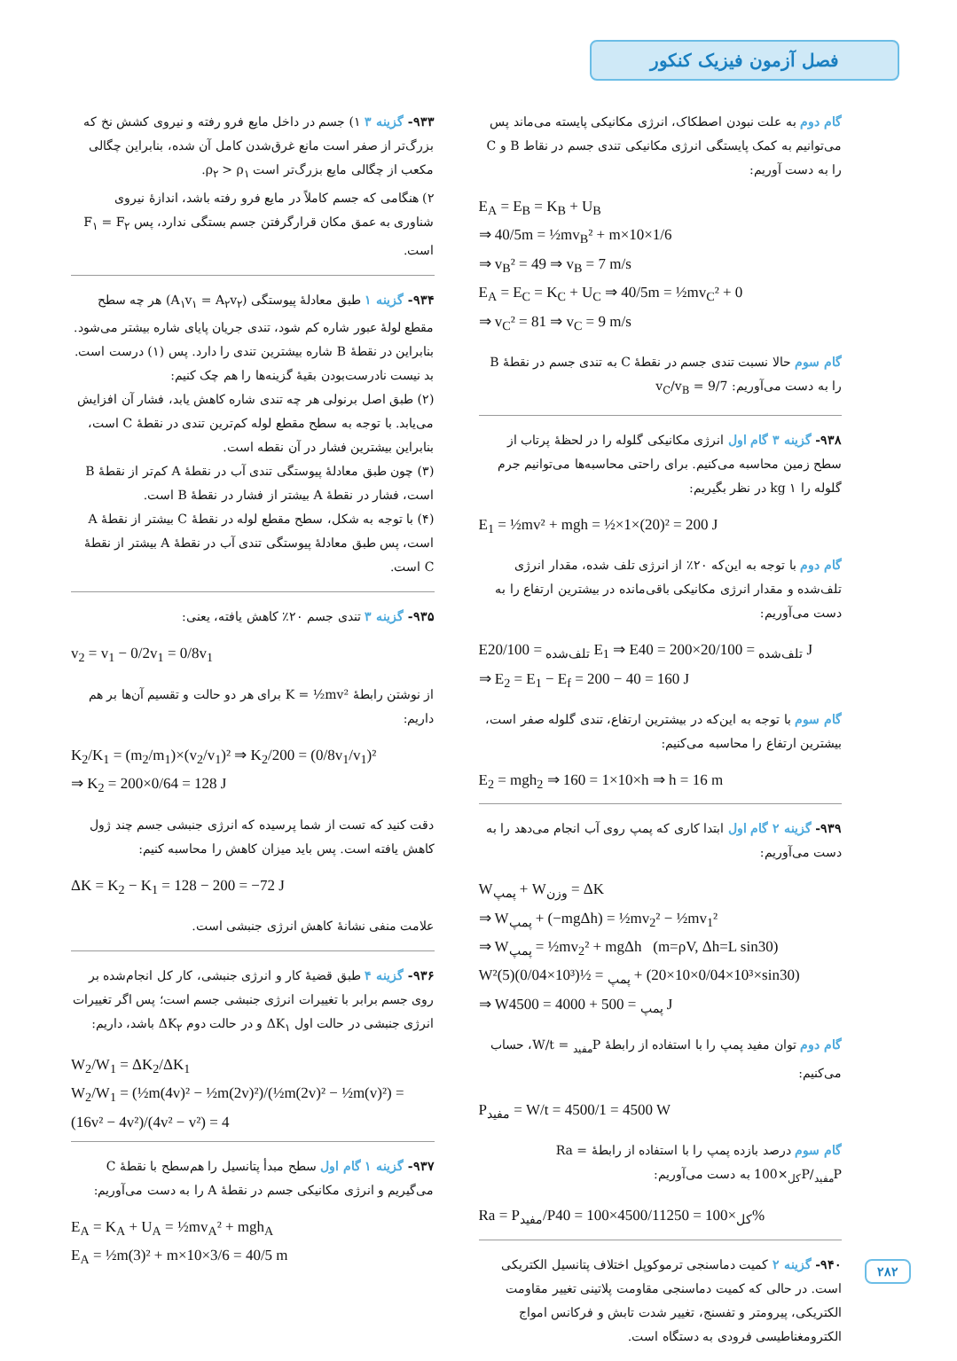فصل آزمون فیزیک کنکور
۹۳۳- گزینه ۳ ۱) جسم در داخل مایع فرو رفته و نیروی کشش نخ که بزرگ‌تر از صفر است مانع غرق‌شدن کامل آن شده، بنابراین چگالی مکعب از چگالی مایع بزرگ‌تر است ρ<sub>۲</sub> > ρ<sub>۱</sub>.
۲) هنگامی که جسم کاملاً در مایع فرو رفته باشد، اندازهٔ نیروی شناوری به عمق مکان قرارگرفتن جسم بستگی ندارد، پس F<sub>۱</sub> = F<sub>۲</sub> است.
۹۳۴- گزینه ۱ طبق معادلهٔ پیوستگی (A<sub>۱</sub>v<sub>۱</sub> = A<sub>۲</sub>v<sub>۲</sub>) هر چه سطح مقطع لولهٔ عبور شاره کم شود، تندی جریان پایای شاره بیشتر می‌شود. بنابراین در نقطهٔ B شاره بیشترین تندی را دارد. پس (۱) درست است. بد نیست نادرست‌بودن بقیهٔ گزینه‌ها را هم چک کنیم:
(۲) طبق اصل برنولی هر چه تندی شاره کاهش یابد، فشار آن افزایش می‌یابد. با توجه به سطح مقطع لوله کم‌ترین تندی در نقطهٔ C است، بنابراین بیشترین فشار در آن نقطه است.
(۳) چون طبق معادلهٔ پیوستگی تندی آب در نقطهٔ A کم‌تر از نقطهٔ B است، فشار در نقطهٔ A بیشتر از فشار در نقطهٔ B است.
(۴) با توجه به شکل، سطح مقطع لوله در نقطهٔ C بیشتر از نقطهٔ A است، پس طبق معادلهٔ پیوستگی تندی آب در نقطهٔ A بیشتر از نقطهٔ C است.
۹۳۵- گزینه ۳ تندی جسم ۲۰٪ کاهش یافته، یعنی:
v<sub>2</sub> = v<sub>1</sub> − 0/2v<sub>1</sub> = 0/8v<sub>1</sub>
از نوشتن رابطهٔ K = ½mv² برای هر دو حالت و تقسیم آن‌ها بر هم داریم:
K<sub>2</sub>/K<sub>1</sub> = (m<sub>2</sub>/m<sub>1</sub>)×(v<sub>2</sub>/v<sub>1</sub>)² ⇒ K<sub>2</sub>/200 = (0/8v<sub>1</sub>/v<sub>1</sub>)²
⇒ K<sub>2</sub> = 200×0/64 = 128 J
دقت کنید که تست از شما پرسیده که انرژی جنبشی جسم چند ژول کاهش یافته است. پس باید میزان کاهش را محاسبه کنیم:
ΔK = K<sub>2</sub> − K<sub>1</sub> = 128 − 200 = −72 J
علامت منفی نشانهٔ کاهش انرژی جنبشی است.
۹۳۶- گزینه ۴ طبق قضیهٔ کار و انرژی جنبشی، کار کل انجام‌شده بر روی جسم برابر با تغییرات انرژی جنبشی جسم است؛ پس اگر تغییرات انرژی جنبشی در حالت اول ΔK<sub>۱</sub> و در حالت دوم ΔK<sub>۲</sub> باشد، داریم:
W<sub>2</sub>/W<sub>1</sub> = ΔK<sub>2</sub>/ΔK<sub>1</sub>
W<sub>2</sub>/W<sub>1</sub> = (½m(4v)² − ½m(2v)²)/(½m(2v)² − ½m(v)²) = (16v² − 4v²)/(4v² − v²) = 4
۹۳۷- گزینه ۱ گام اول سطح مبدأ پتانسیل را هم‌سطح با نقطهٔ C می‌گیریم و انرژی مکانیکی جسم در نقطهٔ A را به دست می‌آوریم:
E<sub>A</sub> = K<sub>A</sub> + U<sub>A</sub> = ½mv<sub>A</sub>² + mgh<sub>A</sub>
E<sub>A</sub> = ½m(3)² + m×10×3/6 = 40/5 m
گام دوم به علت نبودن اصطکاک، انرژی مکانیکی پایسته می‌ماند پس می‌توانیم به کمک پایستگی انرژی مکانیکی تندی جسم در نقاط B و C را به دست آوریم:
E<sub>A</sub> = E<sub>B</sub> = K<sub>B</sub> + U<sub>B</sub>
⇒ 40/5m = ½mv<sub>B</sub>² + m×10×1/6
⇒ v<sub>B</sub>² = 49 ⇒ v<sub>B</sub> = 7 m/s
E<sub>A</sub> = E<sub>C</sub> = K<sub>C</sub> + U<sub>C</sub> ⇒ 40/5m = ½mv<sub>C</sub>² + 0
⇒ v<sub>C</sub>² = 81 ⇒ v<sub>C</sub> = 9 m/s
گام سوم حالا نسبت تندی جسم در نقطهٔ C به تندی جسم در نقطهٔ B را به دست می‌آوریم: v<sub>C</sub>/v<sub>B</sub> = 9/7
۹۳۸- گزینه ۳ گام اول انرژی مکانیکی گلوله را در لحظهٔ پرتاب از سطح زمین محاسبه می‌کنیم. برای راحتی محاسبه‌ها می‌توانیم جرم گلوله را ۱ kg در نظر بگیریم:
E<sub>1</sub> = ½mv² + mgh = ½×1×(20)² = 200 J
گام دوم با توجه به این‌که ۲۰٪ از انرژی تلف شده، مقدار انرژی تلف‌شده و مقدار انرژی مکانیکی باقی‌مانده در بیشترین ارتفاع را به دست می‌آوریم:
E<sub>تلف‌شده</sub> = 20/100 E<sub>1</sub> ⇒ E<sub>تلف‌شده</sub> = 20/100×200 = 40 J
⇒ E<sub>2</sub> = E<sub>1</sub> − E<sub>f</sub> = 200 − 40 = 160 J
گام سوم با توجه به این‌که در بیشترین ارتفاع، تندی گلوله صفر است، بیشترین ارتفاع را محاسبه می‌کنیم:
E<sub>2</sub> = mgh<sub>2</sub> ⇒ 160 = 1×10×h ⇒ h = 16 m
۹۳۹- گزینه ۲ گام اول ابتدا کاری که پمپ روی آب انجام می‌دهد را به دست می‌آوریم:
W<sub>پمپ</sub> + W<sub>وزن</sub> = ΔK
⇒ W<sub>پمپ</sub> + (−mgΔh) = ½mv<sub>2</sub>² − ½mv<sub>1</sub>²
⇒ W<sub>پمپ</sub> = ½mv<sub>2</sub>² + mgΔh (m=ρV, Δh=L sin30)
W<sub>پمپ</sub> = ½(10³×0/04)(5)² + (10³×0/04×10×20×sin30)
⇒ W<sub>پمپ</sub> = 500 + 4000 = 4500 J
گام دوم توان مفید پمپ را با استفاده از رابطهٔ P<sub>مفید</sub> = W/t، حساب می‌کنیم:
P<sub>مفید</sub> = W/t = 4500/1 = 4500 W
گام سوم درصد بازده پمپ را با استفاده از رابطهٔ Ra = P<sub>مفید</sub>/P<sub>کل</sub>×100 به دست می‌آوریم:
Ra = P<sub>مفید</sub>/P<sub>کل</sub>×100 = 4500/11250×100 = 40%
۹۴۰- گزینه ۲ کمیت دماسنجی ترموکوپل اختلاف پتانسیل الکتریکی است. در حالی که کمیت دماسنجی مقاومت پلاتینی تغییر مقاومت الکتریکی، پیرومتر و تفسنج، تغییر شدت تابش و فرکانس امواج الکترومغناطیسی فرودی به دستگاه است.
۲۸۲